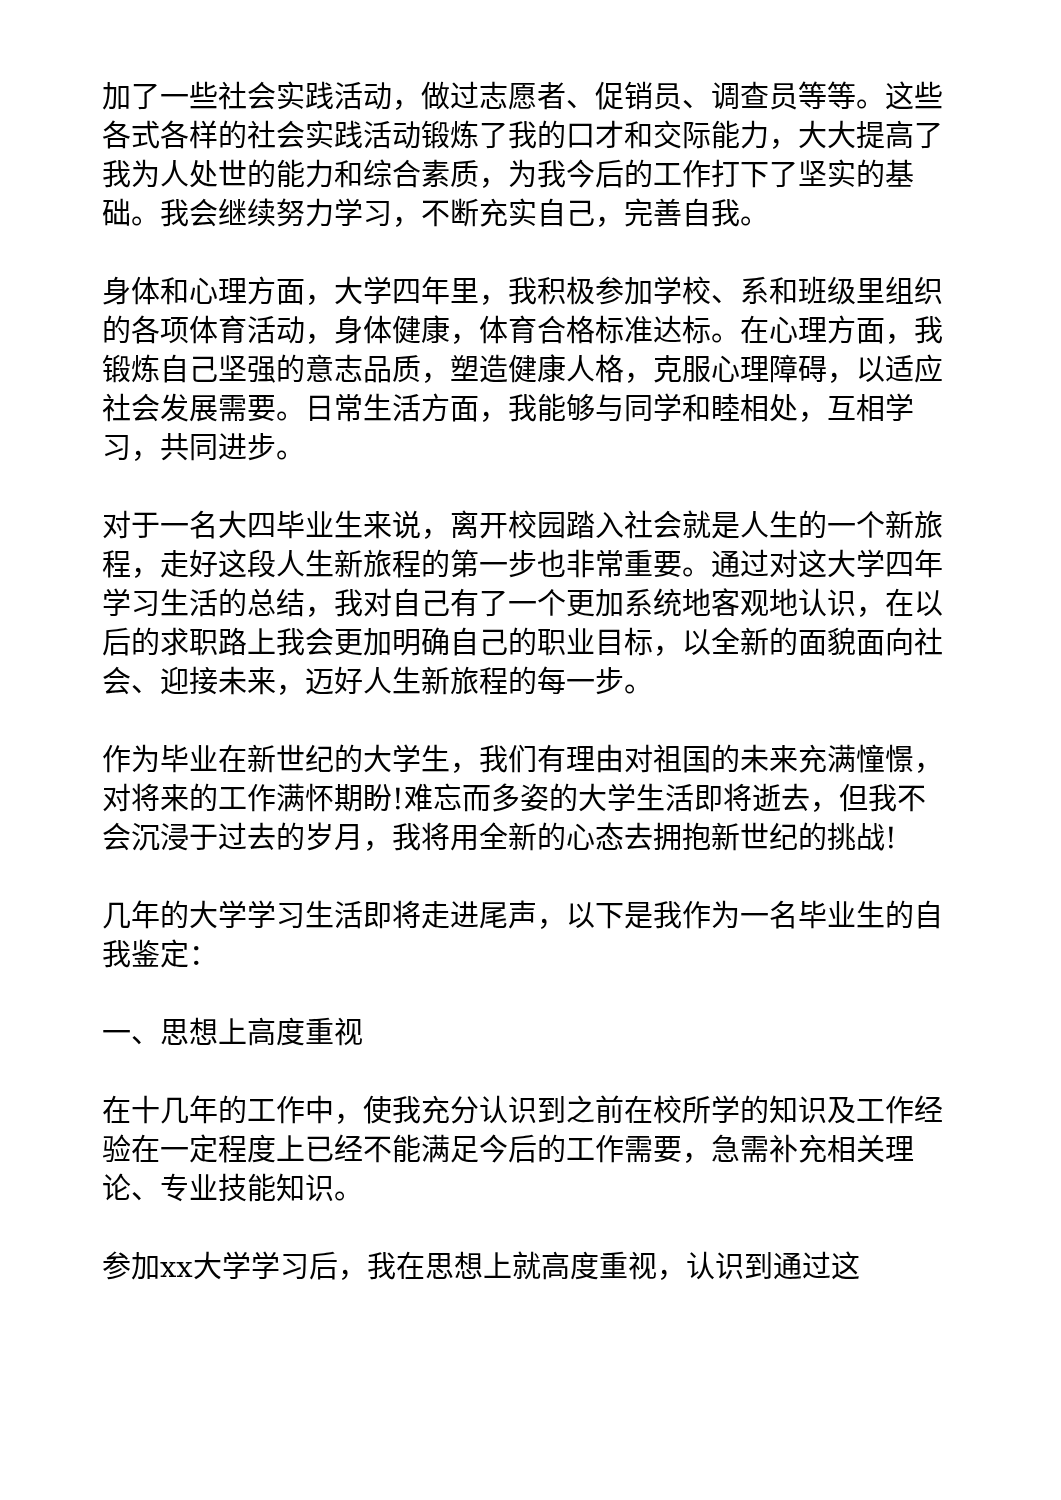加了一些社会实践活动，做过志愿者、促销员、调查员等等。这些各式各样的社会实践活动锻炼了我的口才和交际能力，大大提高了我为人处世的能力和综合素质，为我今后的工作打下了坚实的基础。我会继续努力学习，不断充实自己，完善自我。
身体和心理方面，大学四年里，我积极参加学校、系和班级里组织的各项体育活动，身体健康，体育合格标准达标。在心理方面，我锻炼自己坚强的意志品质，塑造健康人格，克服心理障碍，以适应社会发展需要。日常生活方面，我能够与同学和睦相处，互相学习，共同进步。
对于一名大四毕业生来说，离开校园踏入社会就是人生的一个新旅程，走好这段人生新旅程的第一步也非常重要。通过对这大学四年学习生活的总结，我对自己有了一个更加系统地客观地认识，在以后的求职路上我会更加明确自己的职业目标，以全新的面貌面向社会、迎接未来，迈好人生新旅程的每一步。
作为毕业在新世纪的大学生，我们有理由对祖国的未来充满憧憬，对将来的工作满怀期盼!难忘而多姿的大学生活即将逝去，但我不会沉浸于过去的岁月，我将用全新的心态去拥抱新世纪的挑战!
几年的大学学习生活即将走进尾声，以下是我作为一名毕业生的自我鉴定：
一、思想上高度重视
在十几年的工作中，使我充分认识到之前在校所学的知识及工作经验在一定程度上已经不能满足今后的工作需要，急需补充相关理论、专业技能知识。
参加xx大学学习后，我在思想上就高度重视，认识到通过这